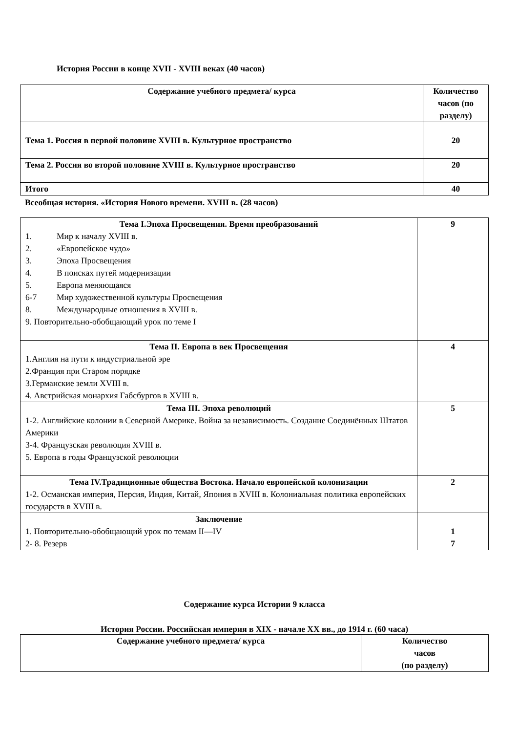История России в конце XVII - XVIII веках (40 часов)
| Содержание учебного предмета/ курса | Количество часов (по разделу) |
| --- | --- |
| Тема 1. Россия в первой половине XVIII в. Культурное пространство | 20 |
| Тема 2. Россия во второй половине XVIII в. Культурное пространство | 20 |
| Итого | 40 |
Всеобщая история. «История Нового времени. XVIII в. (28 часов)
| Тема I.Эпоха Просвещения. Время преобразований 1. Мир к началу XVIII в. 2. «Европейское чудо» 3. Эпоха Просвещения 4. В поисках путей модернизации 5. Европа меняющаяся 6-7 Мир художественной культуры Просвещения 8. Международные отношения в XVIII в. 9. Повторительно-обобщающий урок по теме I | 9 |
| Тема II. Европа в век Просвещения 1.Англия на пути к индустриальной эре 2.Франция при Старом порядке 3.Германские земли XVIII в. 4. Австрийская монархия Габсбургов в XVIII в. | 4 |
| Тема III. Эпоха революций 1-2. Английские колонии в Северной Америке. Война за независимость. Создание Соединённых Штатов Америки 3-4. Французская революция XVIII в. 5. Европа в годы Французской революции | 5 |
| Тема IV.Традиционные общества Востока. Начало европейской колонизации 1-2. Османская империя, Персия, Индия, Китай, Япония в XVIII в. Колониальная политика европейских государств в XVIII в. | 2 |
| Заключение 1. Повторительно-обобщающий урок по темам II—IV 2- 8. Резерв | 1 7 |
Содержание курса Истории 9 класса
История России. Российская империя в XIX - начале XX вв., до 1914 г. (60 часа)
| Содержание учебного предмета/ курса | Количество часов (по разделу) |
| --- | --- |